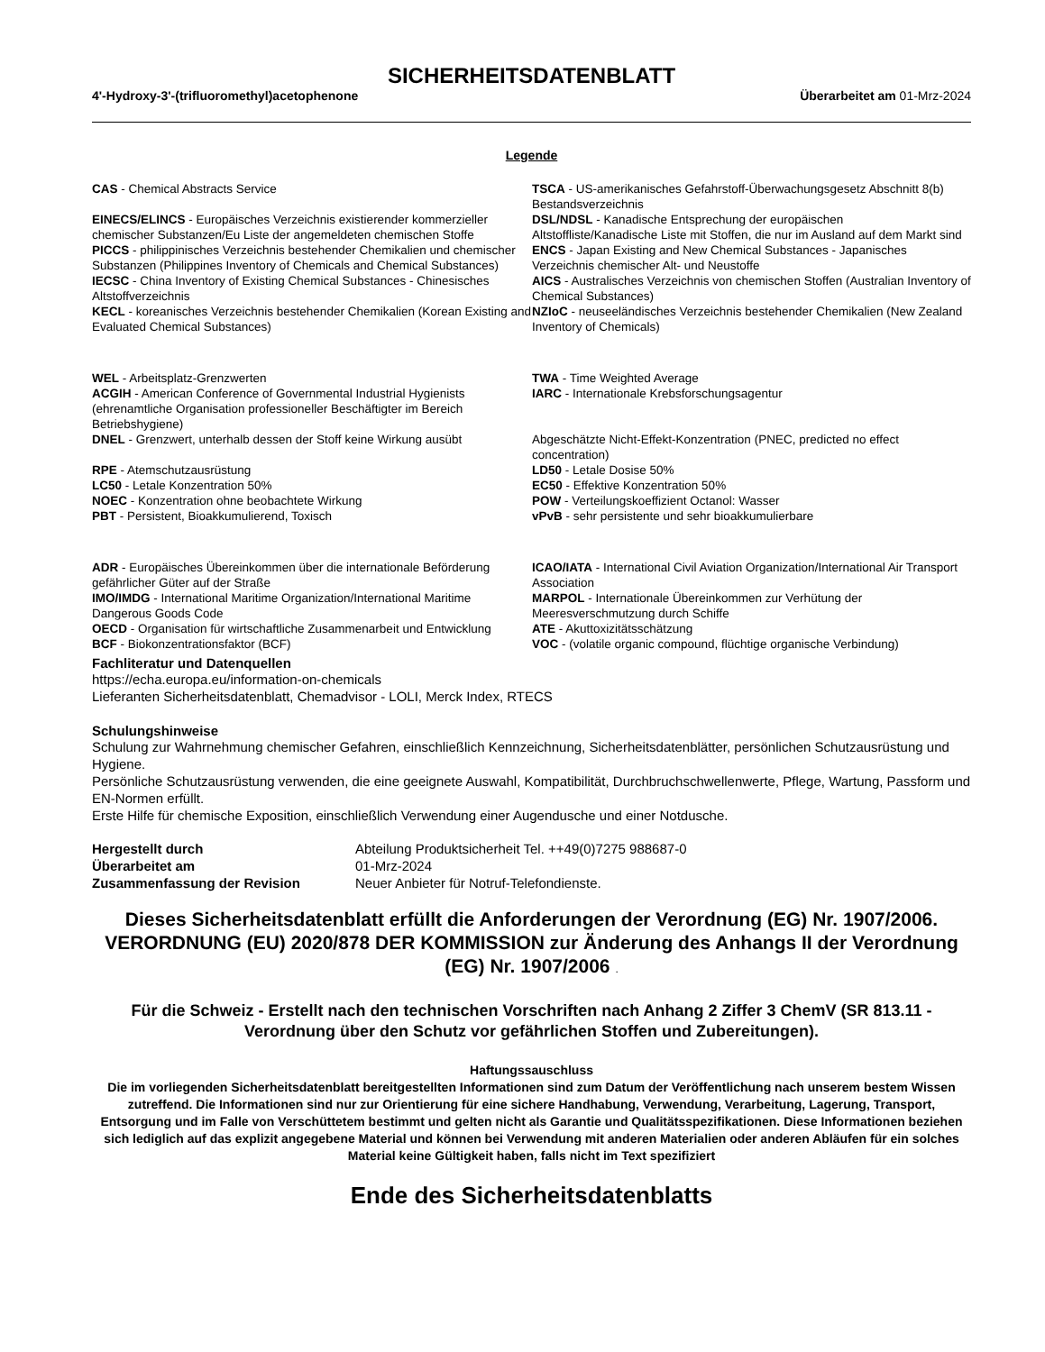SICHERHEITSDATENBLATT
4'-Hydroxy-3'-(trifluoromethyl)acetophenone Überarbeitet am 01-Mrz-2024
Legende
CAS - Chemical Abstracts Service
TSCA - US-amerikanisches Gefahrstoff-Überwachungsgesetz Abschnitt 8(b) Bestandsverzeichnis
EINECS/ELINCS - Europäisches Verzeichnis existierender kommerzieller chemischer Substanzen/Eu Liste der angemeldeten chemischen Stoffe
DSL/NDSL - Kanadische Entsprechung der europäischen Altstoffliste/Kanadische Liste mit Stoffen, die nur im Ausland auf dem Markt sind
PICCS - philippinisches Verzeichnis bestehender Chemikalien und chemischer Substanzen (Philippines Inventory of Chemicals and Chemical Substances)
ENCS - Japan Existing and New Chemical Substances - Japanisches Verzeichnis chemischer Alt- und Neustoffe
IECSC - China Inventory of Existing Chemical Substances - Chinesisches Altstoffverzeichnis
AICS - Australisches Verzeichnis von chemischen Stoffen (Australian Inventory of Chemical Substances)
KECL - koreanisches Verzeichnis bestehender Chemikalien (Korean Existing and Evaluated Chemical Substances)
NZIoC - neuseeländisches Verzeichnis bestehender Chemikalien (New Zealand Inventory of Chemicals)
WEL - Arbeitsplatz-Grenzwerten
TWA - Time Weighted Average
ACGIH - American Conference of Governmental Industrial Hygienists (ehrenamtliche Organisation professioneller Beschäftigter im Bereich Betriebshygiene)
IARC - Internationale Krebsforschungsagentur
DNEL - Grenzwert, unterhalb dessen der Stoff keine Wirkung ausübt
Abgeschätzte Nicht-Effekt-Konzentration (PNEC, predicted no effect concentration)
RPE - Atemschutzausrüstung
LD50 - Letale Dosise 50%
LC50 - Letale Konzentration 50%
EC50 - Effektive Konzentration 50%
NOEC - Konzentration ohne beobachtete Wirkung
POW - Verteilungskoeffizient Octanol: Wasser
PBT - Persistent, Bioakkumulierend, Toxisch
vPvB - sehr persistente und sehr bioakkumulierbare
ADR - Europäisches Übereinkommen über die internationale Beförderung gefährlicher Güter auf der Straße
ICAO/IATA - International Civil Aviation Organization/International Air Transport Association
IMO/IMDG - International Maritime Organization/International Maritime Dangerous Goods Code
MARPOL - Internationale Übereinkommen zur Verhütung der Meeresverschmutzung durch Schiffe
OECD - Organisation für wirtschaftliche Zusammenarbeit und Entwicklung
ATE - Akuttoxizitätsschätzung
BCF - Biokonzentrationsfaktor (BCF)
VOC - (volatile organic compound, flüchtige organische Verbindung)
Fachliteratur und Datenquellen
https://echa.europa.eu/information-on-chemicals
Lieferanten Sicherheitsdatenblatt, Chemadvisor - LOLI, Merck Index, RTECS
Schulungshinweise
Schulung zur Wahrnehmung chemischer Gefahren, einschließlich Kennzeichnung, Sicherheitsdatenblätter, persönlichen Schutzausrüstung und Hygiene.
Persönliche Schutzausrüstung verwenden, die eine geeignete Auswahl, Kompatibilität, Durchbruchschwellenwerte, Pflege, Wartung, Passform und EN-Normen erfüllt.
Erste Hilfe für chemische Exposition, einschließlich Verwendung einer Augendusche und einer Notdusche.
| Hergestellt durch | Abteilung Produktsicherheit Tel. ++49(0)7275 988687-0 |
| Überarbeitet am | 01-Mrz-2024 |
| Zusammenfassung der Revision | Neuer Anbieter für Notruf-Telefondienste. |
Dieses Sicherheitsdatenblatt erfüllt die Anforderungen der Verordnung (EG) Nr. 1907/2006. VERORDNUNG (EU) 2020/878 DER KOMMISSION zur Änderung des Anhangs II der Verordnung (EG) Nr. 1907/2006 .
Für die Schweiz - Erstellt nach den technischen Vorschriften nach Anhang 2 Ziffer 3 ChemV (SR 813.11 - Verordnung über den Schutz vor gefährlichen Stoffen und Zubereitungen).
Haftungssauschluss
Die im vorliegenden Sicherheitsdatenblatt bereitgestellten Informationen sind zum Datum der Veröffentlichung nach unserem bestem Wissen zutreffend. Die Informationen sind nur zur Orientierung für eine sichere Handhabung, Verwendung, Verarbeitung, Lagerung, Transport, Entsorgung und im Falle von Verschüttetem bestimmt und gelten nicht als Garantie und Qualitätsspezifikationen. Diese Informationen beziehen sich lediglich auf das explizit angegebene Material und können bei Verwendung mit anderen Materialien oder anderen Abläufen für ein solches Material keine Gültigkeit haben, falls nicht im Text spezifiziert
Ende des Sicherheitsdatenblatts